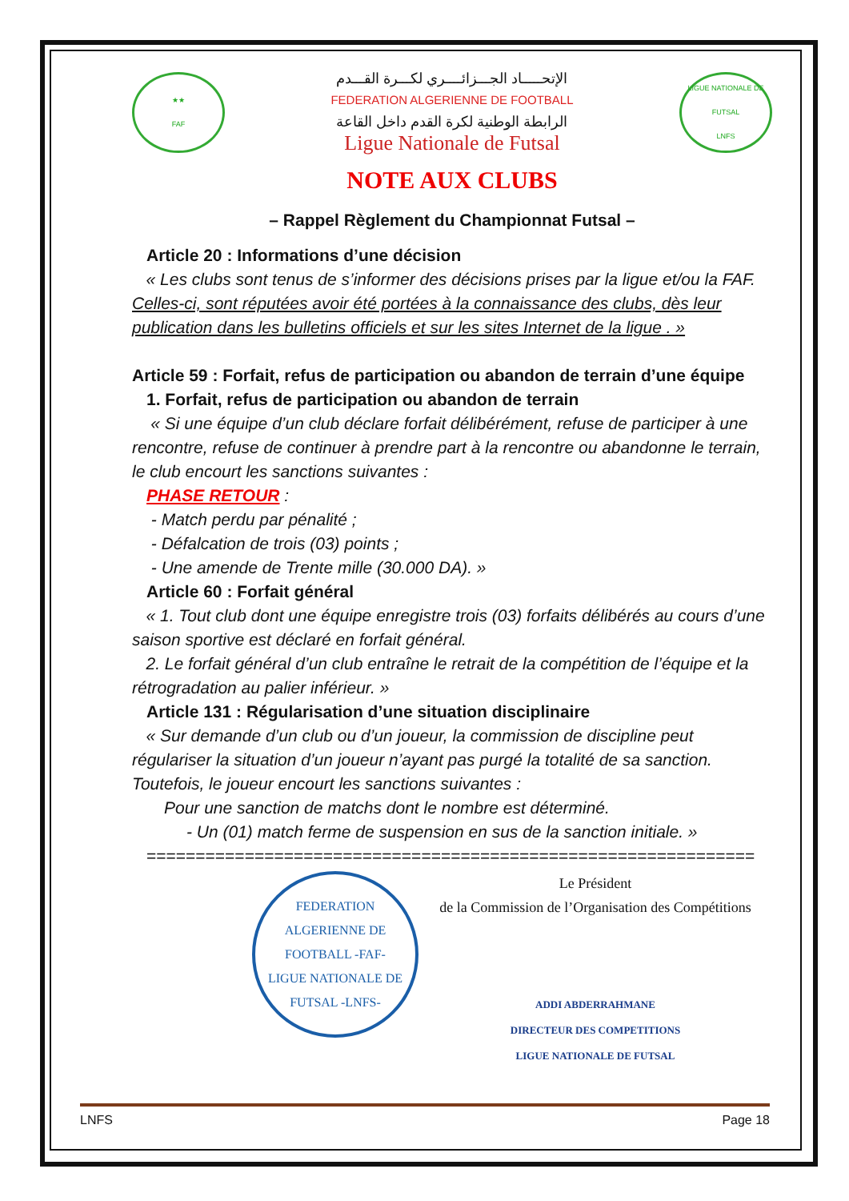★★
FAF
الإتحـــــاد الجـــزائــــري لكـــرة القـــدم
FEDERATION ALGERIENNE DE FOOTBALL
الرابطة الوطنية لكرة القدم داخل القاعة
Ligue Nationale de Futsal
LIGUE NATIONALE DE FUTSAL
LNFS
NOTE AUX CLUBS
– Rappel Règlement du Championnat Futsal –
Article 20 : Informations d’une décision
« Les clubs sont tenus de s’informer des décisions prises par la ligue et/ou la FAF. Celles-ci, sont réputées avoir été portées à la connaissance des clubs, dès leur publication dans les bulletins officiels et sur les sites Internet de la ligue . »
Article 59 : Forfait, refus de participation ou abandon de terrain d’une équipe
1. Forfait, refus de participation ou abandon de terrain
« Si une équipe d’un club déclare forfait délibérément, refuse de participer à une rencontre, refuse de continuer à prendre part à la rencontre ou abandonne le terrain, le club encourt les sanctions suivantes :
PHASE RETOUR :
- Match perdu par pénalité ;
- Défalcation de trois (03) points ;
- Une amende de Trente mille (30.000 DA). »
Article 60 : Forfait général
« 1. Tout club dont une équipe enregistre trois (03) forfaits délibérés au cours d’une saison sportive est déclaré en forfait général.
2. Le forfait général d’un club entraîne le retrait de la compétition de l’équipe et la rétrogradation au palier inférieur. »
Article 131 : Régularisation d’une situation disciplinaire
« Sur demande d’un club ou d’un joueur, la commission de discipline peut régulariser la situation d’un joueur n’ayant pas purgé la totalité de sa sanction. Toutefois, le joueur encourt les sanctions suivantes :
Pour une sanction de matchs dont le nombre est déterminé.
- Un (01) match ferme de suspension en sus de la sanction initiale. »
==============================================================
FEDERATION ALGERIENNE DE FOOTBALL -FAF-
LIGUE NATIONALE DE FUTSAL -LNFS-
Le Président
de la Commission de l’Organisation des Compétitions
ADDI ABDERRAHMANE
DIRECTEUR DES COMPETITIONS
LIGUE NATIONALE DE FUTSAL
LNFS Page 18